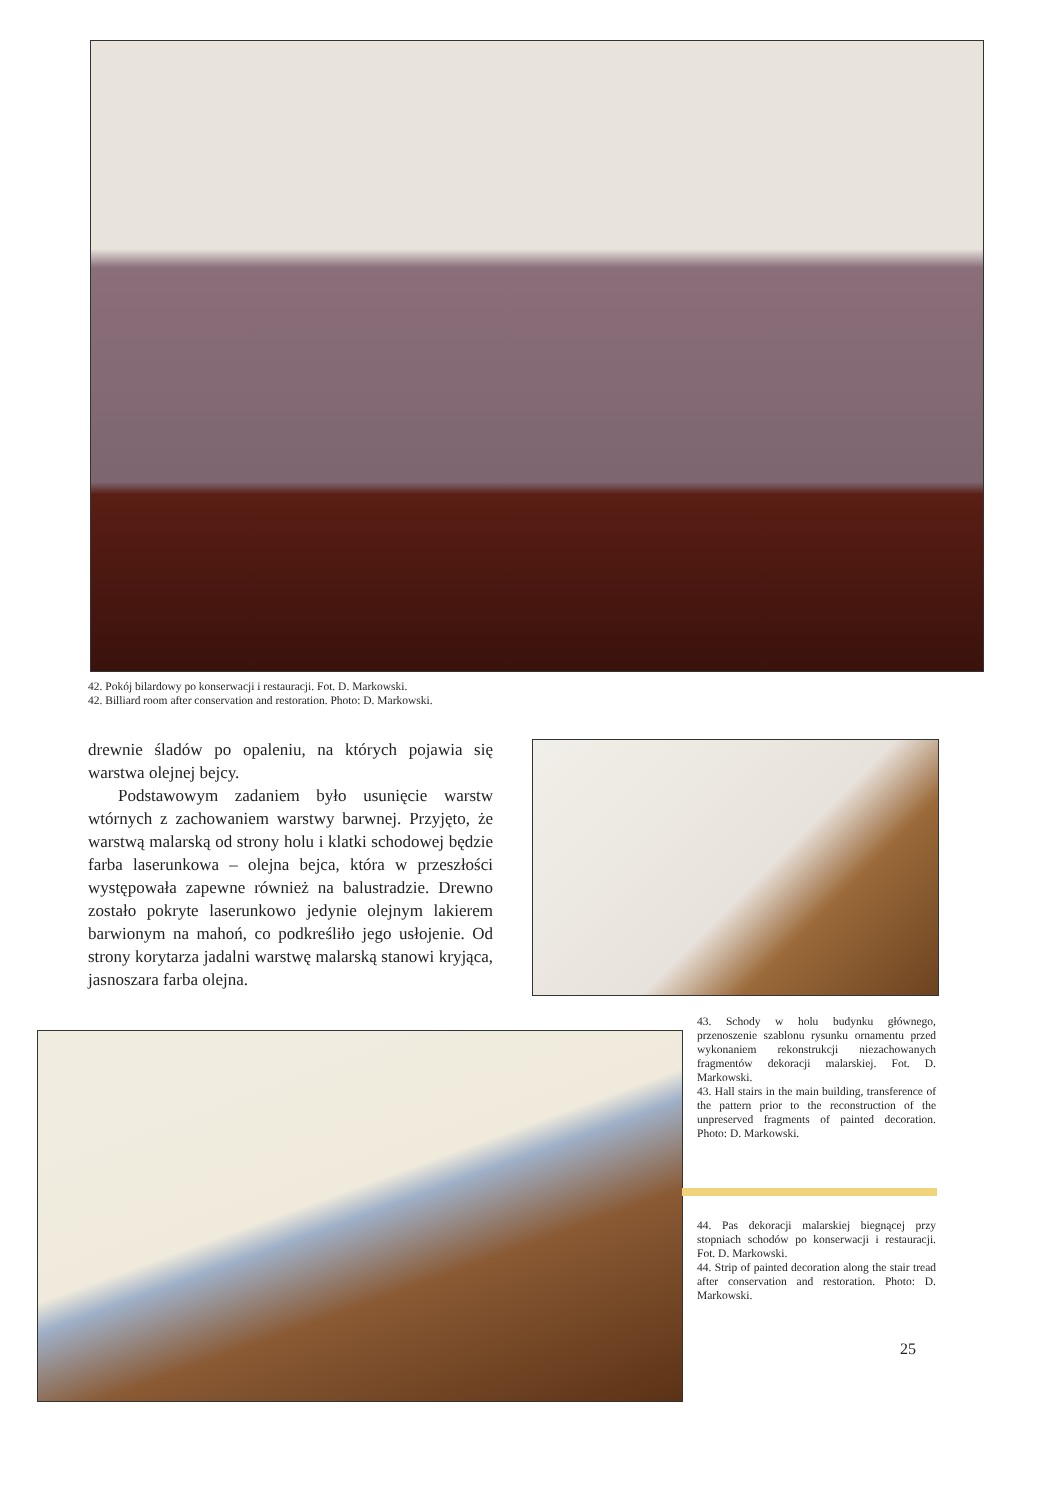42. Pokój bilardowy po konserwacji i restauracji. Fot. D. Markowski.
42. Billiard room after conservation and restoration. Photo: D. Markowski.
drewnie śladów po opaleniu, na których pojawia się warstwa olejnej bejcy.
Podstawowym zadaniem było usunięcie warstw wtórnych z zachowaniem warstwy barwnej. Przyjęto, że warstwą malarską od strony holu i klatki schodowej będzie farba laserunkowa – olejna bejca, która w przeszłości występowała zapewne również na balustradzie. Drewno zostało pokryte laserunkowo jedynie olejnym lakierem barwionym na mahoń, co podkreśliło jego usłojenie. Od strony korytarza jadalni warstwę malarską stanowi kryjąca, jasnoszara farba olejna.
43. Schody w holu budynku głównego, przenoszenie szablonu rysunku ornamentu przed wykonaniem rekonstrukcji niezachowanych fragmentów dekoracji malarskiej. Fot. D. Markowski.
43. Hall stairs in the main building, transference of the pattern prior to the reconstruction of the unpreserved fragments of painted decoration. Photo: D. Markowski.
44. Pas dekoracji malarskiej biegnącej przy stopniach schodów po konserwacji i restauracji. Fot. D. Markowski.
44. Strip of painted decoration along the stair tread after conservation and restoration. Photo: D. Markowski.
25